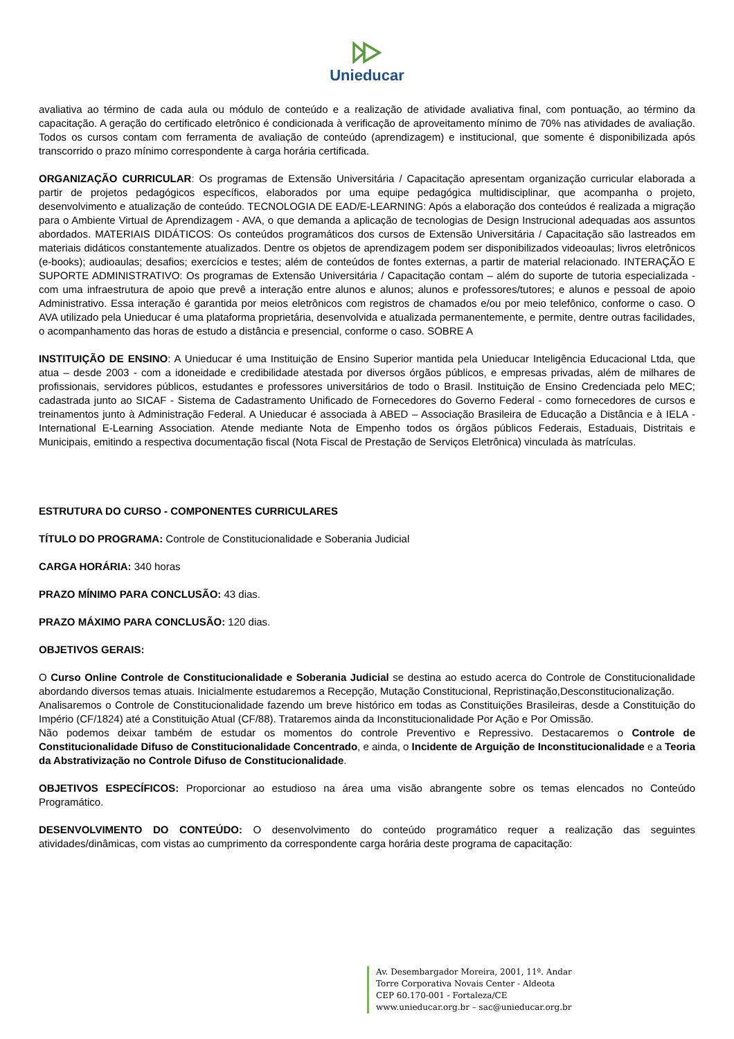Unieducar
avaliativa ao término de cada aula ou módulo de conteúdo e a realização de atividade avaliativa final, com pontuação, ao término da capacitação. A geração do certificado eletrônico é condicionada à verificação de aproveitamento mínimo de 70% nas atividades de avaliação. Todos os cursos contam com ferramenta de avaliação de conteúdo (aprendizagem) e institucional, que somente é disponibilizada após transcorrido o prazo mínimo correspondente à carga horária certificada.
ORGANIZAÇÃO CURRICULAR: Os programas de Extensão Universitária / Capacitação apresentam organização curricular elaborada a partir de projetos pedagógicos específicos, elaborados por uma equipe pedagógica multidisciplinar, que acompanha o projeto, desenvolvimento e atualização de conteúdo. TECNOLOGIA DE EAD/E-LEARNING: Após a elaboração dos conteúdos é realizada a migração para o Ambiente Virtual de Aprendizagem - AVA, o que demanda a aplicação de tecnologias de Design Instrucional adequadas aos assuntos abordados. MATERIAIS DIDÁTICOS: Os conteúdos programáticos dos cursos de Extensão Universitária / Capacitação são lastreados em materiais didáticos constantemente atualizados. Dentre os objetos de aprendizagem podem ser disponibilizados videoaulas; livros eletrônicos (e-books); audioaulas; desafios; exercícios e testes; além de conteúdos de fontes externas, a partir de material relacionado. INTERAÇÃO E SUPORTE ADMINISTRATIVO: Os programas de Extensão Universitária / Capacitação contam – além do suporte de tutoria especializada - com uma infraestrutura de apoio que prevê a interação entre alunos e alunos; alunos e professores/tutores; e alunos e pessoal de apoio Administrativo. Essa interação é garantida por meios eletrônicos com registros de chamados e/ou por meio telefônico, conforme o caso. O AVA utilizado pela Unieducar é uma plataforma proprietária, desenvolvida e atualizada permanentemente, e permite, dentre outras facilidades, o acompanhamento das horas de estudo a distância e presencial, conforme o caso. SOBRE A
INSTITUIÇÃO DE ENSINO: A Unieducar é uma Instituição de Ensino Superior mantida pela Unieducar Inteligência Educacional Ltda, que atua – desde 2003 - com a idoneidade e credibilidade atestada por diversos órgãos públicos, e empresas privadas, além de milhares de profissionais, servidores públicos, estudantes e professores universitários de todo o Brasil. Instituição de Ensino Credenciada pelo MEC; cadastrada junto ao SICAF - Sistema de Cadastramento Unificado de Fornecedores do Governo Federal - como fornecedores de cursos e treinamentos junto à Administração Federal. A Unieducar é associada à ABED – Associação Brasileira de Educação a Distância e à IELA - International E-Learning Association. Atende mediante Nota de Empenho todos os órgãos públicos Federais, Estaduais, Distritais e Municipais, emitindo a respectiva documentação fiscal (Nota Fiscal de Prestação de Serviços Eletrônica) vinculada às matrículas.
ESTRUTURA DO CURSO - COMPONENTES CURRICULARES
TÍTULO DO PROGRAMA: Controle de Constitucionalidade e Soberania Judicial
CARGA HORÁRIA: 340 horas
PRAZO MÍNIMO PARA CONCLUSÃO: 43 dias.
PRAZO MÁXIMO PARA CONCLUSÃO: 120 dias.
OBJETIVOS GERAIS:
O Curso Online Controle de Constitucionalidade e Soberania Judicial se destina ao estudo acerca do Controle de Constitucionalidade abordando diversos temas atuais. Inicialmente estudaremos a Recepção, Mutação Constitucional, Repristinação,Desconstitucionalização.
Analisaremos o Controle de Constitucionalidade fazendo um breve histórico em todas as Constituições Brasileiras, desde a Constituição do Império (CF/1824) até a Constituição Atual (CF/88). Trataremos ainda da Inconstitucionalidade Por Ação e Por Omissão.
Não podemos deixar também de estudar os momentos do controle Preventivo e Repressivo. Destacaremos o Controle de Constitucionalidade Difuso de Constitucionalidade Concentrado, e ainda, o Incidente de Arguição de Inconstitucionalidade e a Teoria da Abstrativização no Controle Difuso de Constitucionalidade.
OBJETIVOS ESPECÍFICOS: Proporcionar ao estudioso na área uma visão abrangente sobre os temas elencados no Conteúdo Programático.
DESENVOLVIMENTO DO CONTEÚDO: O desenvolvimento do conteúdo programático requer a realização das seguintes atividades/dinâmicas, com vistas ao cumprimento da correspondente carga horária deste programa de capacitação:
Av. Desembargador Moreira, 2001, 11º. Andar
Torre Corporativa Novais Center - Aldeota
CEP 60.170-001 - Fortaleza/CE
www.unieducar.org.br – sac@unieducar.org.br